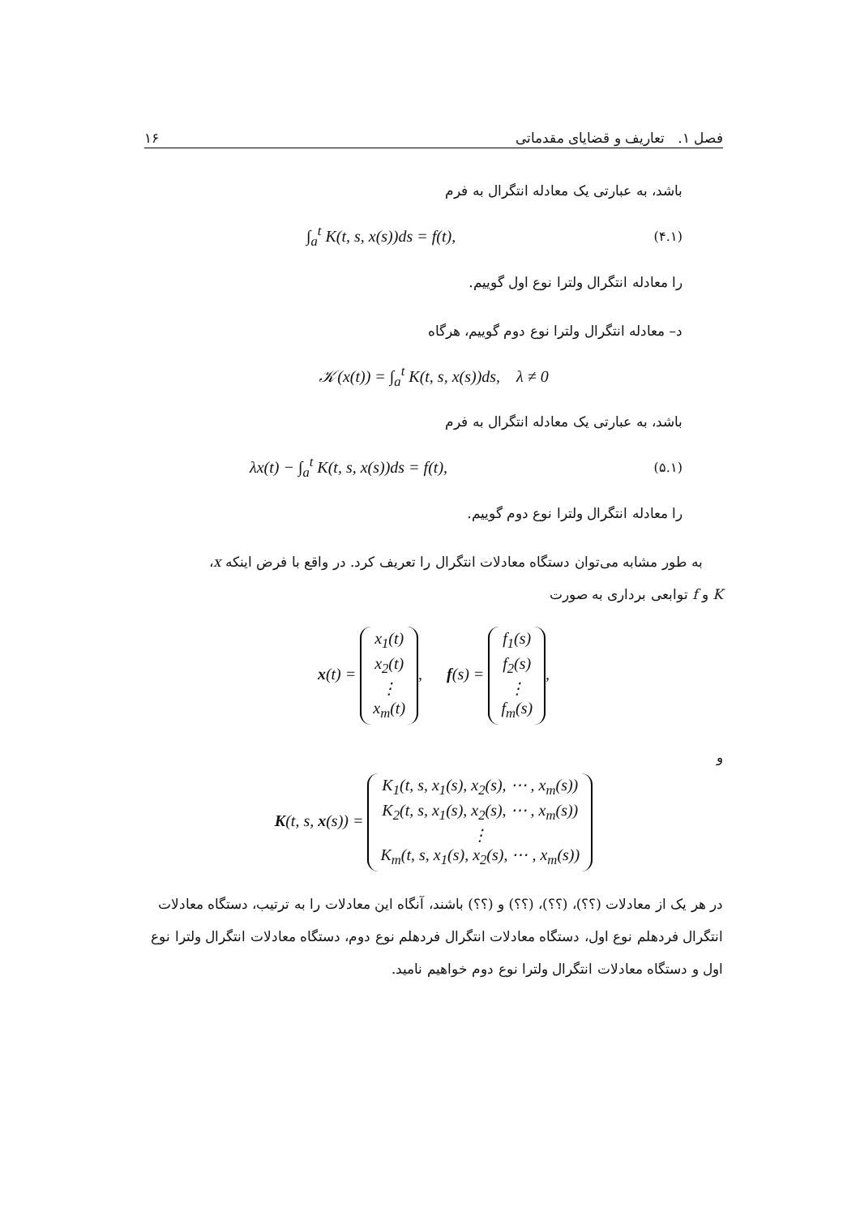فصل ۱. تعاریف و قضایای مقدماتی ۱۶
باشد، به عبارتی یک معادله انتگرال به فرم
∫<sub>a</sub><sup>t</sup> K(t, s, x(s))ds = f(t), (۴.۱)
را معادله انتگرال ولترا نوع اول گوییم.
د– معادله انتگرال ولترا نوع دوم گوییم، هرگاه
𝒦(x(t)) = ∫<sub>a</sub><sup>t</sup> K(t, s, x(s))ds, λ ≠ 0
باشد، به عبارتی یک معادله انتگرال به فرم
λx(t) − ∫<sub>a</sub><sup>t</sup> K(t, s, x(s))ds = f(t), (۵.۱)
را معادله انتگرال ولترا نوع دوم گوییم.
به طور مشابه می‌توان دستگاه معادلات انتگرال را تعریف کرد. در واقع با فرض اینکه x،
K و f توابعی برداری به صورت
x(t) = x<sub>1</sub>(t)
x<sub>2</sub>(t)
⋮
x<sub>m</sub>(t), f(s) = f<sub>1</sub>(s)
f<sub>2</sub>(s)
⋮
f<sub>m</sub>(s),
و
K(t, s, x(s)) = K<sub>1</sub>(t, s, x<sub>1</sub>(s), x<sub>2</sub>(s), ⋯ , x<sub>m</sub>(s))
K<sub>2</sub>(t, s, x<sub>1</sub>(s), x<sub>2</sub>(s), ⋯ , x<sub>m</sub>(s))
⋮
K<sub>m</sub>(t, s, x<sub>1</sub>(s), x<sub>2</sub>(s), ⋯ , x<sub>m</sub>(s))
در هر یک از معادلات (؟؟)، (؟؟)، (؟؟) و (؟؟) باشند، آنگاه این معادلات را به ترتیب، دستگاه معادلات انتگرال فردهلم نوع اول، دستگاه معادلات انتگرال فردهلم نوع دوم، دستگاه معادلات انتگرال ولترا نوع اول و دستگاه معادلات انتگرال ولترا نوع دوم خواهیم نامید.